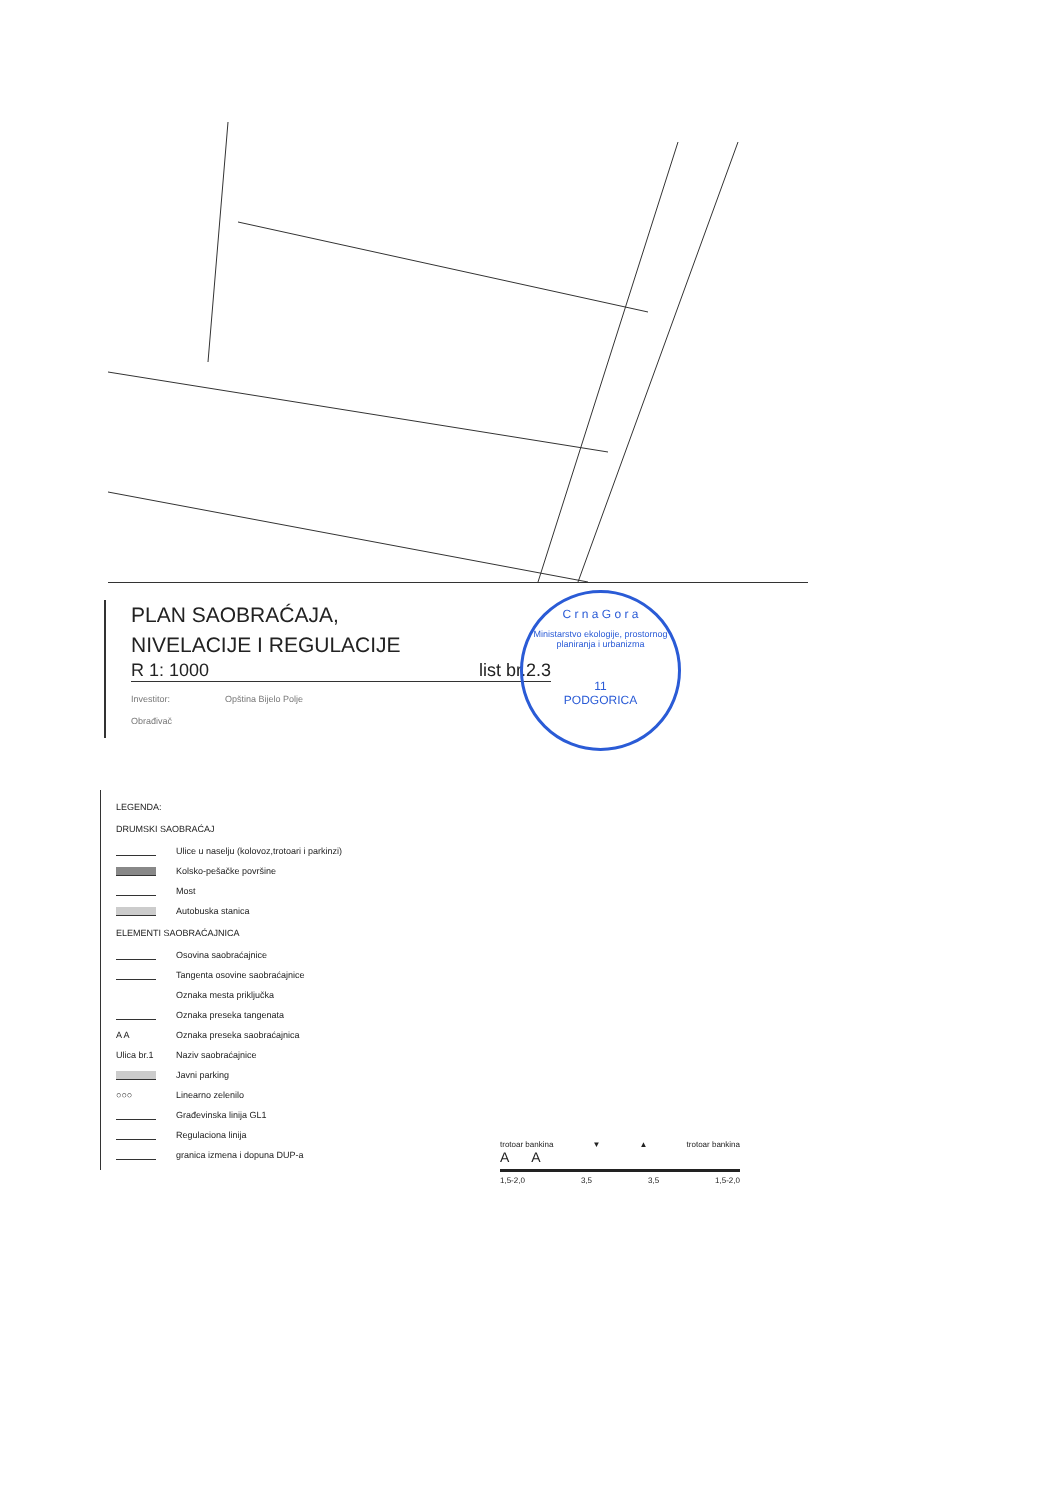PLAN SAOBRAĆAJA,
NIVELACIJE I REGULACIJE
R 1: 1000 list br.2.3
Investitor: Opština Bijelo Polje
Obrađivač
C r n a G o r a
Ministarstvo ekologije, prostornog planiranja i urbanizma
11
PODGORICA
LEGENDA:
DRUMSKI SAOBRAĆAJ
Ulice u naselju (kolovoz,trotoari i parkinzi)
Kolsko-pešačke površine
Most
Autobuska stanica
ELEMENTI SAOBRAĆAJNICA
Osovina saobraćajnice
Tangenta osovine saobraćajnice
Oznaka mesta priključka
Oznaka preseka tangenata
A A Oznaka preseka saobraćajnica
Ulica br.1 Naziv saobraćajnice
Javni parking
○○○ Linearno zelenilo
Građevinska linija GL1
Regulaciona linija
granica izmena i dopuna DUP-a
trotoar bankina ▼ ▲ trotoar bankina
A A
1,5-2,0 3,5 3,5 1,5-2,0